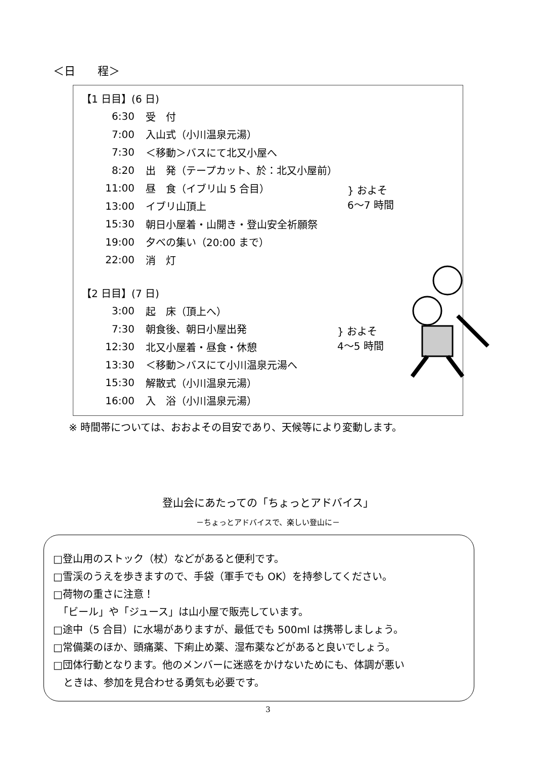＜日　　程＞
| 【1 日目】(6 日) | | |
| 6:30 | 受 付 | |
| 7:00 | 入山式（小川温泉元湯） | |
| 7:30 | ＜移動＞バスにて北又小屋へ | |
| 8:20 | 出 発（テープカット、於：北又小屋前） | } およそ 6～7 時間 |
| 11:00 | 昼 食（イブリ山 5 合目） | |
| 13:00 | イブリ山頂上 | |
| 15:30 | 朝日小屋着・山開き・登山安全祈願祭 | |
| 19:00 | 夕べの集い（20:00 まで） | |
| 22:00 | 消 灯 | |
| 【2 日目】(7 日) | | |
| 3:00 | 起 床（頂上へ） | |
| 7:30 | 朝食後、朝日小屋出発 | } およそ 4～5 時間 |
| 12:30 | 北又小屋着・昼食・休憩 | |
| 13:30 | ＜移動＞バスにて小川温泉元湯へ | |
| 15:30 | 解散式（小川温泉元湯） | |
| 16:00 | 入 浴（小川温泉元湯） | |
※ 時間帯については、おおよその目安であり、天候等により変動します。
登山会にあたっての「ちょっとアドバイス」
－ちょっとアドバイスで、楽しい登山に－
□登山用のストック（杖）などがあると便利です。
□雪渓のうえを歩きますので、手袋（軍手でも OK）を持参してください。
□荷物の重さに注意！
　「ビール」や「ジュース」は山小屋で販売しています。
□途中（5 合目）に水場がありますが、最低でも 500ml は携帯しましょう。
□常備薬のほか、頭痛薬、下痢止め薬、湿布薬などがあると良いでしょう。
□団体行動となります。他のメンバーに迷惑をかけないためにも、体調が悪い
　ときは、参加を見合わせる勇気も必要です。
3